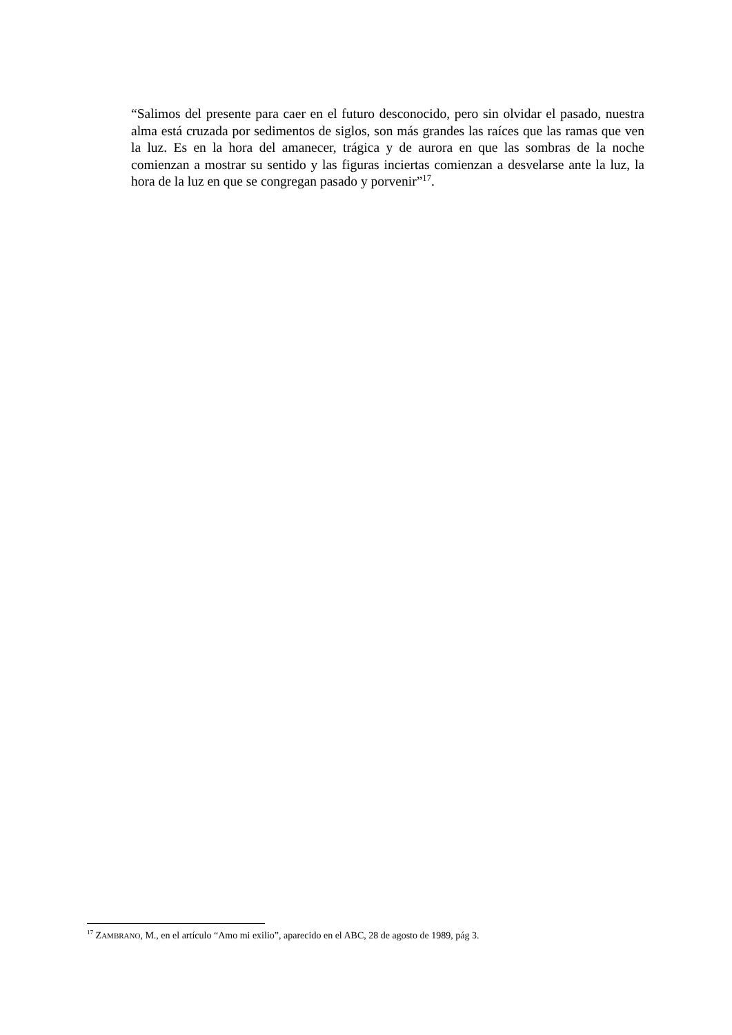“Salimos del presente para caer en el futuro desconocido, pero sin olvidar el pasado, nuestra alma está cruzada por sedimentos de siglos, son más grandes las raíces que las ramas que ven la luz. Es en la hora del amanecer, trágica y de aurora en que las sombras de la noche comienzan a mostrar su sentido y las figuras inciertas comienzan a desvelarse ante la luz, la hora de la luz en que se congregan pasado y porvenir”<sup>17</sup>.
<sup>17</sup> ZAMBRANO, M., en el artículo “Amo mi exilio”, aparecido en el ABC, 28 de agosto de 1989, pág 3.